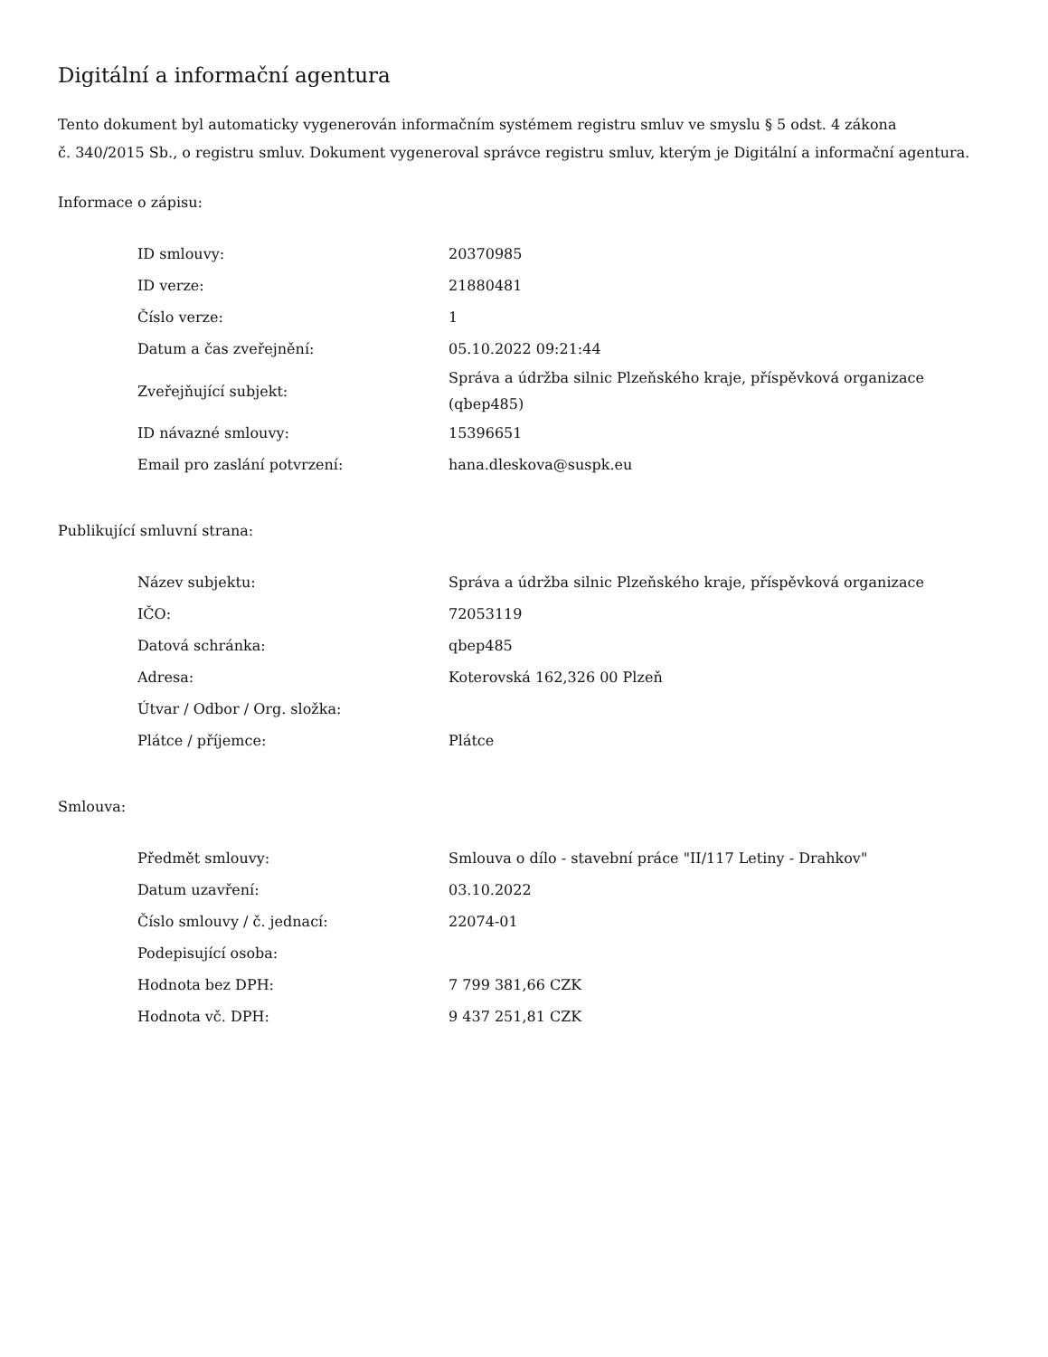Digitální a informační agentura
Tento dokument byl automaticky vygenerován informačním systémem registru smluv ve smyslu § 5 odst. 4 zákona
č. 340/2015 Sb., o registru smluv. Dokument vygeneroval správce registru smluv, kterým je Digitální a informační agentura.
Informace o zápisu:
| ID smlouvy: | 20370985 |
| ID verze: | 21880481 |
| Číslo verze: | 1 |
| Datum a čas zveřejnění: | 05.10.2022 09:21:44 |
| Zveřejňující subjekt: | Správa a údržba silnic Plzeňského kraje, příspěvková organizace (qbep485) |
| ID návazné smlouvy: | 15396651 |
| Email pro zaslání potvrzení: | hana.dleskova@suspk.eu |
Publikující smluvní strana:
| Název subjektu: | Správa a údržba silnic Plzeňského kraje, příspěvková organizace |
| IČO: | 72053119 |
| Datová schránka: | qbep485 |
| Adresa: | Koterovská 162,326 00 Plzeň |
| Útvar / Odbor / Org. složka: | |
| Plátce / příjemce: | Plátce |
Smlouva:
| Předmět smlouvy: | Smlouva o dílo - stavební práce "II/117 Letiny - Drahkov" |
| Datum uzavření: | 03.10.2022 |
| Číslo smlouvy / č. jednací: | 22074-01 |
| Podepisující osoba: | |
| Hodnota bez DPH: | 7 799 381,66 CZK |
| Hodnota vč. DPH: | 9 437 251,81 CZK |